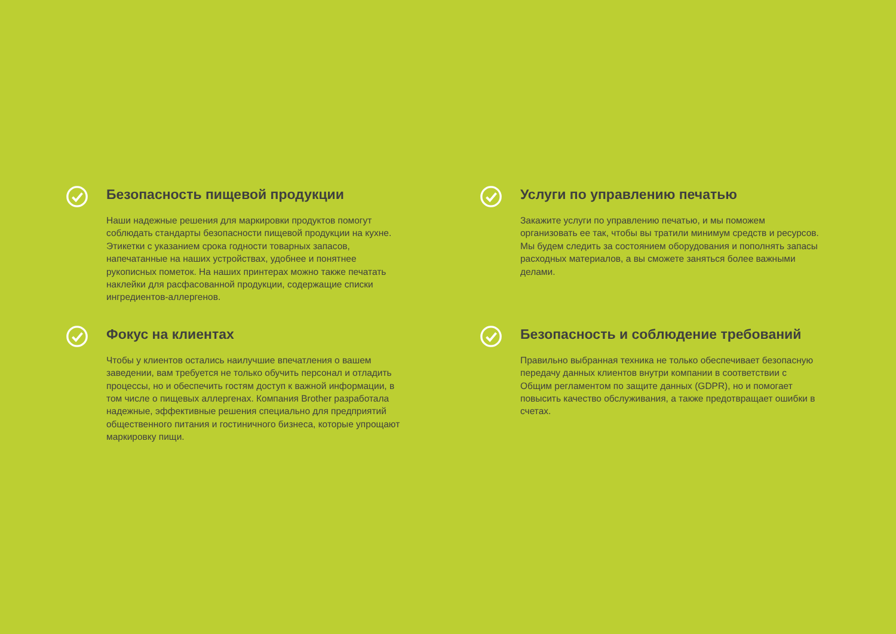Безопасность пищевой продукции
Наши надежные решения для маркировки продуктов помогут соблюдать стандарты безопасности пищевой продукции на кухне. Этикетки с указанием срока годности товарных запасов, напечатанные на наших устройствах, удобнее и понятнее рукописных пометок. На наших принтерах можно также печатать наклейки для расфасованной продукции, содержащие списки ингредиентов-аллергенов.
Услуги по управлению печатью
Закажите услуги по управлению печатью, и мы поможем организовать ее так, чтобы вы тратили минимум средств и ресурсов. Мы будем следить за состоянием оборудования и пополнять запасы расходных материалов, а вы сможете заняться более важными делами.
Фокус на клиентах
Чтобы у клиентов остались наилучшие впечатления о вашем заведении, вам требуется не только обучить персонал и отладить процессы, но и обеспечить гостям доступ к важной информации, в том числе о пищевых аллергенах. Компания Brother разработала надежные, эффективные решения специально для предприятий общественного питания и гостиничного бизнеса, которые упрощают маркировку пищи.
Безопасность и соблюдение требований
Правильно выбранная техника не только обеспечивает безопасную передачу данных клиентов внутри компании в соответствии с Общим регламентом по защите данных (GDPR), но и помогает повысить качество обслуживания, а также предотвращает ошибки в счетах.